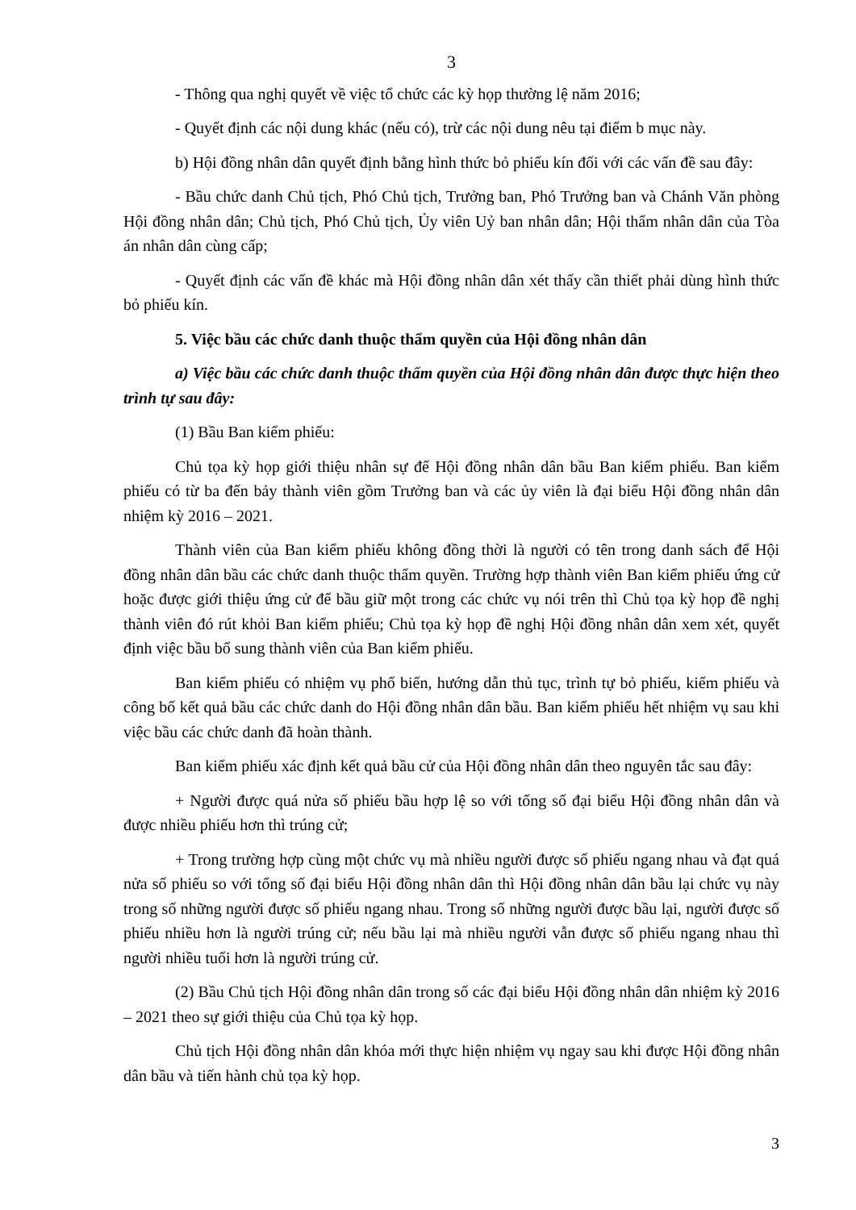3
- Thông qua nghị quyết về việc tổ chức các kỳ họp thường lệ năm 2016;
- Quyết định các nội dung khác (nếu có), trừ các nội dung nêu tại điểm b mục này.
b) Hội đồng nhân dân quyết định bằng hình thức bỏ phiếu kín đối với các vấn đề sau đây:
- Bầu chức danh Chủ tịch, Phó Chủ tịch, Trưởng ban, Phó Trưởng ban và Chánh Văn phòng Hội đồng nhân dân; Chủ tịch, Phó Chủ tịch, Ủy viên Uỷ ban nhân dân; Hội thẩm nhân dân của Tòa án nhân dân cùng cấp;
- Quyết định các vấn đề khác mà Hội đồng nhân dân xét thấy cần thiết phải dùng hình thức bỏ phiếu kín.
5. Việc bầu các chức danh thuộc thẩm quyền của Hội đồng nhân dân
a) Việc bầu các chức danh thuộc thẩm quyền của Hội đồng nhân dân được thực hiện theo trình tự sau đây:
(1) Bầu Ban kiểm phiếu:
Chủ tọa kỳ họp giới thiệu nhân sự để Hội đồng nhân dân bầu Ban kiểm phiếu. Ban kiểm phiếu có từ ba đến bảy thành viên gồm Trưởng ban và các ủy viên là đại biểu Hội đồng nhân dân nhiệm kỳ 2016 – 2021.
Thành viên của Ban kiểm phiếu không đồng thời là người có tên trong danh sách để Hội đồng nhân dân bầu các chức danh thuộc thẩm quyền. Trường hợp thành viên Ban kiểm phiếu ứng cử hoặc được giới thiệu ứng cử để bầu giữ một trong các chức vụ nói trên thì Chủ tọa kỳ họp đề nghị thành viên đó rút khỏi Ban kiểm phiếu; Chủ tọa kỳ họp đề nghị Hội đồng nhân dân xem xét, quyết định việc bầu bổ sung thành viên của Ban kiểm phiếu.
Ban kiểm phiếu có nhiệm vụ phổ biến, hướng dẫn thủ tục, trình tự bỏ phiếu, kiểm phiếu và công bố kết quả bầu các chức danh do Hội đồng nhân dân bầu. Ban kiểm phiếu hết nhiệm vụ sau khi việc bầu các chức danh đã hoàn thành.
Ban kiểm phiếu xác định kết quả bầu cử của Hội đồng nhân dân theo nguyên tắc sau đây:
+ Người được quá nửa số phiếu bầu hợp lệ so với tổng số đại biểu Hội đồng nhân dân và được nhiều phiếu hơn thì trúng cử;
+ Trong trường hợp cùng một chức vụ mà nhiều người được số phiếu ngang nhau và đạt quá nửa số phiếu so với tổng số đại biểu Hội đồng nhân dân thì Hội đồng nhân dân bầu lại chức vụ này trong số những người được số phiếu ngang nhau. Trong số những người được bầu lại, người được số phiếu nhiều hơn là người trúng cử; nếu bầu lại mà nhiều người vẫn được số phiếu ngang nhau thì người nhiều tuổi hơn là người trúng cử.
(2) Bầu Chủ tịch Hội đồng nhân dân trong số các đại biểu Hội đồng nhân dân nhiệm kỳ 2016 – 2021 theo sự giới thiệu của Chủ tọa kỳ họp.
Chủ tịch Hội đồng nhân dân khóa mới thực hiện nhiệm vụ ngay sau khi được Hội đồng nhân dân bầu và tiến hành chủ tọa kỳ họp.
3